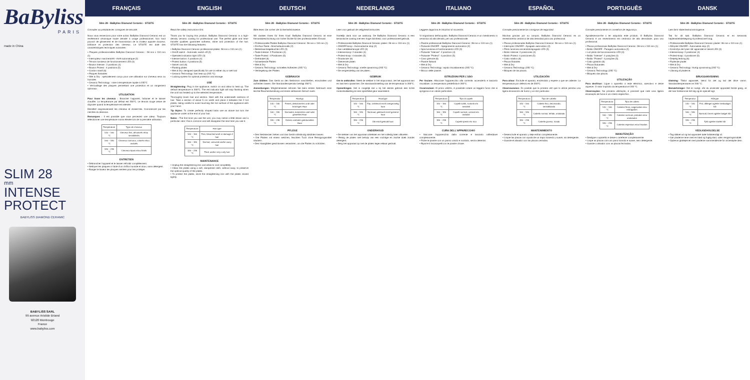BaByliss
PARIS
made in China
SLIM 28
mm
INTENSE PROTECT
BABYLISS DIAMOND CERAMIC
BABYLISS SARL
99 avenue Aristide Briand
92120 Montrouge
France
www.babyliss.com
FRANÇAIS
Slim 28 - BaByliss Diamond Ceramic - ST327E
Consulter au préalable les consignes de sécurité.
Nous vous remercions pour votre achat. BaByliss Diamond Ceramic est un revêtement céramique haute densité à usage professionnel. Son haut pouvoir de glissement et de transmission de la chaleur apporte douceur, brillance et protection des cheveux. Le ST327E est doté des caractéristiques techniques suivantes :
• Plaques professionnelles BaByliss Diamond Ceramic : 28 mm x 110 mm (1)
• Interrupteur marche/arrêt - Arrêt automatique (2)
• Témoin lumineux de fonctionnement LED (3)
• Bouton Intense : 2 positions (4)
• Bouton Protect : 4 positions (5)
• Cordon rotatif (6)
• Plaques flottantes
• Wet & Dry : spécialement conçu pour une utilisation sur cheveux secs ou humides
• Ceramic Technology : mise à température rapide à 235°C
• Verrouillage des plaques permettant une protection et un rangement optimaux.
UTILISATION
Pour lisser les cheveux : Brancher l'appareil, l'allumer et le laisser chauffer. La température par défaut est 200°C. Le témoin rouge cesse de clignoter quand la température est atteinte.
Démêlez soigneusement les cheveux et divisez-les. Commencez par les mèches du dessous.
Remarques : Il est possible que vous perceviez une odeur. Toujours sélectionner une température moins élevée lors de la première utilisation.
| Température | Type de cheveux |
| --- | --- |
| 140 – 160 °C | Cheveux fins, décolorés et/ou sensibilisés |
| 160 – 180 °C | Cheveux normaux, colorés et/ou ondulés |
| 180 – 235 °C | Cheveux épais et/ou frisés |
ENTRETIEN
• Débrancher l'appareil et le laisser refroidir complètement.
• Nettoyer les plaques à l'aide d'un chiffon humide et doux, sans détergent.
• Ranger le lisseur les plaques serrées pour les protéger.
ENGLISH
Slim 28 - BaByliss Diamond Ceramic - ST327E
Read the safety instructions first.
Thank you for buying this product. BaByliss Diamond Ceramic is a high-density ceramic coating for professional use. The perfect glide and heat-transfer qualities guarantee softness, shine and protection of the hair. ST327E has the following features:
• BaByliss Diamond Ceramic professional plates: 28 mm x 110 mm (1)
• On/off switch - Automatic switch off (2)
• Operated indication light LED (3)
• Intense button: 2 positions (4)
• Protect button: 4 positions (5)
• Swivel cord (6)
• Floating plates
• Wet & Dry: designed specifically for use on either dry or wet hair
• Ceramic Technology: fast heat up (235 °C)
• Locking system for optimal protection and storage.
USE
Straightening: Plug in the appliance, switch on and allow to heat up. The default temperature is 200°C. The red indicator light will stop flashing when the unit has heated up to the selected temperature.
Thoroughly brush hair and section. Start with the underneath sections of hair. Take a section of about 5 cm width and place it between the 2 hot plates, being careful to avoid touching the hot surface of the appliance with your hand.
Tip Styles: To create perfectly shaped bobs use as above but turn the appliance under at the end of your hair.
Notes : The first time you use the unit, you may notice a little steam and a particular odor; this is common and will disappear the next time you use it.
| Temperature | Hair type |
| --- | --- |
| 140 – 160 °C | Fine, bleached and/ or damage d hair |
| 160 – 180 °C | Normal, coloured and/or wavy hair |
| 180 – 235 °C | Thick and/or very curly hair |
MAINTENANCE
• Unplug the straightening iron and allow to cool completely.
• Clean the plates using a soft, dampened cloth, without soap, to preserve the optimal quality of the plates.
• To protect the plates, store the straightening iron with the plates closed tightly.
DEUTSCH
Slim 28 - BaByliss Diamond Ceramic - ST327E
Bitte lesen Sie vorher die Sicherheitshinweise.
Wir danken Ihnen für Ihren Kauf. BaByliss Diamond Ceramic ist eine Keramikbeschichtung von hoher Dichte für den professionellen Einsatz.
• Professionelle Platten BaByliss Diamond Ceramic: 28 mm x 110 mm (1)
• Ein/Aus-Taste - Abschaltautomatik (2)
• Betriebsanzeigeleuchte LED (3)
• Taste Intense: 2 Positionen (4)
• Taste Protect: 4 Positionen (5)
• Drehkabel (6)
• Schwebende Platten
• Wet & Dry
• Ceramic Technology: schnelles Aufheizen (235 °C)
• Verriegelung der Platten.
GEBRAUCH
Zum Glätten: Das Gerät an den Netzstrom anschließen, einschalten und aufheizen lassen. Die Standardtemperatur beträgt 200°C.
Anmerkungen: Möglicherweise nehmen Sie beim ersten Gebrauch eine leichte Rauchentwicklung und einen seltsamen Geruch wahr.
| Temperatur | Haartyp |
| --- | --- |
| 140 – 160 °C | Feines, dekoloriertes und/ oder brüchiges Haar |
| 160 – 180 °C | Normales, koloriertes und/ oder gewelltes Haar |
| 180 – 235 °C | Dickes und/oder gekräuseltes Haar |
PFLEGE
• Den Netzstecker ziehen und das Gerät vollständig abkühlen lassen.
• Die Platten mit einem weichen, feuchten Tuch ohne Reinigungsmittel säubern.
• Den Haarglätter geschlossen verwahren, um die Platten zu schützen.
NEDERLANDS
Slim 28 - BaByliss Diamond Ceramic - ST327E
Lees voor gebruik de veiligheidsinstructies.
Hartelijk dank voor uw aankoop. De BaByliss Diamond Ceramic is een keramische coating met een hoge dichtheid, voor professioneel gebruik.
• Professionele BaByliss Diamond Ceramic platen: 28 mm x 110 mm (1)
• ON/OFF-knop - Automatische stop (2)
• Aan-verklikkerlampje LED (3)
• Intense-knop: 2 standen (4)
• Protect-knop: 4 standen (5)
• Draaisnoer (6)
• Zwevende platen
• Wet & Dry
• Ceramic Technology: snelle opwarming (235 °C)
• De vergrendeling van de platen.
GEBRUIK
Om te ontkrullen: Steek de stekker in het stopcontact, zet het apparaat aan en laat hem opwarmen. De standaardinstelling van de temperatuur is 200°C.
Opmerkingen: Het is mogelijk dat u bij het eerste gebruik een lichte rookontwikkeling en een specifieke geur waarneemt.
| Temperatuur | Haartype |
| --- | --- |
| 140 – 160 °C | Fijn, ontkleurd en/of overgevoelig haar |
| 160 – 180 °C | Normaal, gekleurd en/of golvend haar |
| 180 – 235 °C | Dik en/of gekruld haar |
ONDERHOUD
• De stekker van het apparaat uittrekken en het volledig laten afkoelen.
• Reinig de platen met behulp van een vochtige en zachte doek zonder detergent.
• Berg het apparaat op met de platen tegen elkaar gedrukt.
ITALIANO
Slim 28 - BaByliss Diamond Ceramic - ST327E
Leggere dapprima le istruzioni di sicurezza.
Vi ringraziamo dell'acquisto. BaByliss Diamond Ceramic è un rivestimento in ceramica ad alta densità, per uso professionale.
• Piastre professionali BaByliss Diamond Ceramic: 28 mm x 110 mm (1)
• Pulsante ON/OFF - Spegnimento automatico (2)
• Spia luminosa di funzionamento LED (3)
• Pulsante "Intense": 2 posizioni (4)
• Pulsante "Protect": 4 posizioni (5)
• Cavo girevole (6)
• Piastre flottanti
• Wet & Dry
• Ceramic Technology: rapido riscaldamento (235 °C)
• Blocco delle piastre.
ISTRUZIONI PER L'USO
Per lisciare: Allacciare l'apparecchio alla corrente, accenderlo e lasciarlo riscaldare. La temperatura predefinita è 200°C.
Osservazioni: Al primo utilizzo, è possibile notare un leggero fumo che si sprigiona e un odore particolare.
| Temperatura | Tipo di capelli |
| --- | --- |
| 140 – 160 °C | Capelli sottili, scoloriti e/o sensibili |
| 160 – 180 °C | Capelli normali, colorati e/o ondulati |
| 180 – 235 °C | Capelli spessi e/o ricci |
CURA DELL'APPARECCHIO
• Staccare l'apparecchio dalla corrente e lasciarlo raffreddare completamente.
• Pulire le piastre con un panno umido e morbido, senza detersivi.
• Riporre il lisciacapelli con le piastre chiuse.
ESPAÑOL
Slim 28 - BaByliss Diamond Ceramic - ST327E
Consulte previamente las consignas de seguridad.
Muchas gracias por su compra. BaByliss Diamond Ceramic es un revestimiento cerámico de alta densidad para uso profesional.
• Placas profesionales BaByliss Diamond Ceramic: 28 mm x 110 mm (1)
• Interruptor ON/OFF - Apagado automático (2)
• Piloto luminoso encendido/apagado LED (3)
• Botón Intense: 2 posiciones (4)
• Botón Protect: 4 posiciones (5)
• Cabo rotativo (6)
• Placas flotantes
• Wet & Dry
• Ceramic Technology (235 °C)
• Bloqueo de las placas.
UTILIZACIÓN
Para alisar: Enchufe el aparato, enciéndalo y espere a que se caliente. La temperatura por defecto es de 200°C.
Observaciones: Es posible que la primera vez que lo utilice perciba una ligera emanación de humo y un olor particular.
| Temperatura | Tipo de cabello |
| --- | --- |
| 140 – 160 °C | Cabello fino, decolorado, sensibilizado |
| 160 – 180 °C | Cabello normal, teñido, ondulado |
| 180 – 235 °C | Cabello grueso, rizado |
MANTENIMIENTO
• Desenchufe el aparato y deje enfriar completamente.
• Limpie las placas con ayuda de un trapo húmedo y suave, sin detergente.
• Guarde el alisador con las placas cerradas.
PORTUGUÊS
Slim 28 - BaByliss Diamond Ceramic - ST327E
Consulte previamente os conselhos de segurança.
Agradecemos-lhe o ter adquirido este produto. O BaByliss Diamond Ceramic é um revestimento em cerâmica de alta densidade, para uso profissional.
• Placas profissionais BaByliss Diamond Ceramic: 28 mm x 110 mm (1)
• Botão ON/OFF - Paragem automática (2)
• Luz piloto de funcionamento LED (3)
• Botão "Intense": 2 posições (4)
• Botão "Protect": 4 posições (5)
• Cabo giratório (6)
• Placas flutuantes
• Wet & Dry
• Ceramic Technology (235 °C)
• Bloqueio das placas.
UTILIZAÇÃO
Para desfrisar: Ligue o aparelho à rede eléctrica, acenda-o e deixe aquecer. O valor implícito da temperatura é 200 °C.
Observações: Na primeira utilização, é possível que note uma ligeira emanação de fumo e um cheiro específico.
| Temperatura | Tipo de cabelo |
| --- | --- |
| 140 – 160 °C | Cabelos finos, oxigenados e/ou estragados |
| 160 – 180 °C | Cabelos normais, pintados e/ou ondulados |
| 180 – 235 °C | Cabelos espessos e/ou frisados |
MANUTENÇÃO
• Desligue o aparelho e deixe-o arrefecer completamente.
• Limpe as placas com um pano húmido e suave, sem detergente.
• Guarde o alisador com as placas fechadas.
DANSK
Slim 28 - BaByliss Diamond Ceramic - ST327E
Læs først sikkerhedsanvisningerne.
Tak for dit køb. BaByliss Diamond Ceramic er en keramisk højdensitetsbelægning til professionel brug.
• Professionelle BaByliss Diamond Ceramic-plader: 28 mm x 110 mm (1)
• Afbryder ON/OFF - Automatisk stop (2)
• Kontrollys der lyser når apparatet er tændt LED (3)
• Intense-knap: 2 positioner (4)
• Protect-knap: 4 positioner (5)
• Drejelig ledning (6)
• Flydende plader
• Wet & Dry
• Ceramic Technology: Hurtig opvarmning (235 °C)
• Låsning af pladerne.
BRUGSANVISNING
Glatning: Tilslut apparatet, tænd for det og lad det blive varmt. Standardtemperaturen er 200 °C.
Bemærkninger: Det er muligt, når du anvender apparatet første gang, at der kan forekomme lidt røg og en speciel lugt.
| Temperatur | Hårtype |
| --- | --- |
| 140 – 160 °C | Fint, afbleget og/eller beskadiget hår |
| 160 – 180 °C | Normalt, farvet og/eller bølget hår |
| 180 – 235 °C | Tykt og/eller krøllet hår |
VEDLIGEHOLDELSE
• Tag stikket ud og lad apparatet køle fuldstændigt af.
• Gør pladerne rene med en blød og fugtig klud, uden rengøringsmiddel.
• Opbevar glattejernet med pladerne sammenklemte for at beskytte dem.